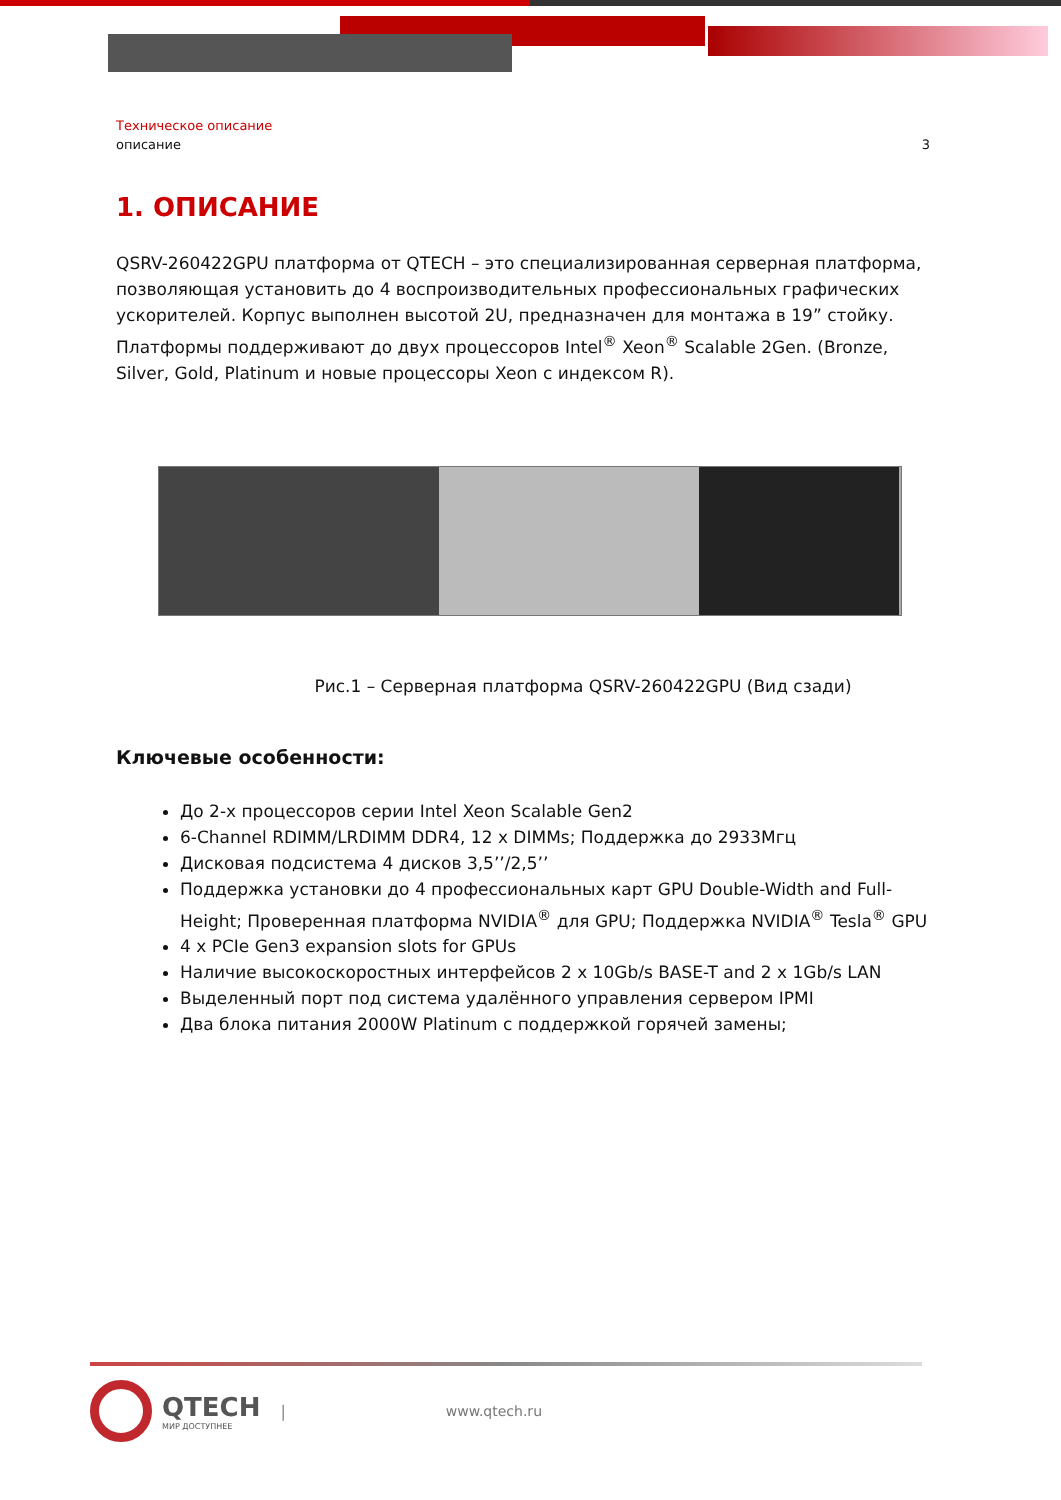Техническое описание
описание 3
1. ОПИСАНИЕ
QSRV-260422GPU платформа от QTECH – это специализированная серверная платформа, позволяющая установить до 4 воспроизводительных профессиональных графических ускорителей. Корпус выполнен высотой 2U, предназначен для монтажа в 19” стойку. Платформы поддерживают до двух процессоров Intel<sup>®</sup> Xeon<sup>®</sup> Scalable 2Gen. (Bronze, Silver, Gold, Platinum и новые процессоры Xeon с индексом R).
Рис.1 – Серверная платформа QSRV-260422GPU (Вид сзади)
Ключевые особенности:
До 2-х процессоров серии Intel Xeon Scalable Gen2
6-Channel RDIMM/LRDIMM DDR4, 12 x DIMMs; Поддержка до 2933Мгц
Дисковая подсистема 4 дисков 3,5’’/2,5’’
Поддержка установки до 4 профессиональных карт GPU Double-Width and Full-Height; Проверенная платформа NVIDIA<sup>®</sup> для GPU; Поддержка NVIDIA<sup>®</sup> Tesla<sup>®</sup> GPU
4 x PCIe Gen3 expansion slots for GPUs
Наличие высокоскоростных интерфейсов 2 x 10Gb/s BASE-T and 2 x 1Gb/s LAN
Выделенный порт под система удалённого управления сервером IPMI
Два блока питания 2000W Platinum с поддержкой горячей замены;
QTECH
МИР ДОСТУПНЕЕ
| www.qtech.ru